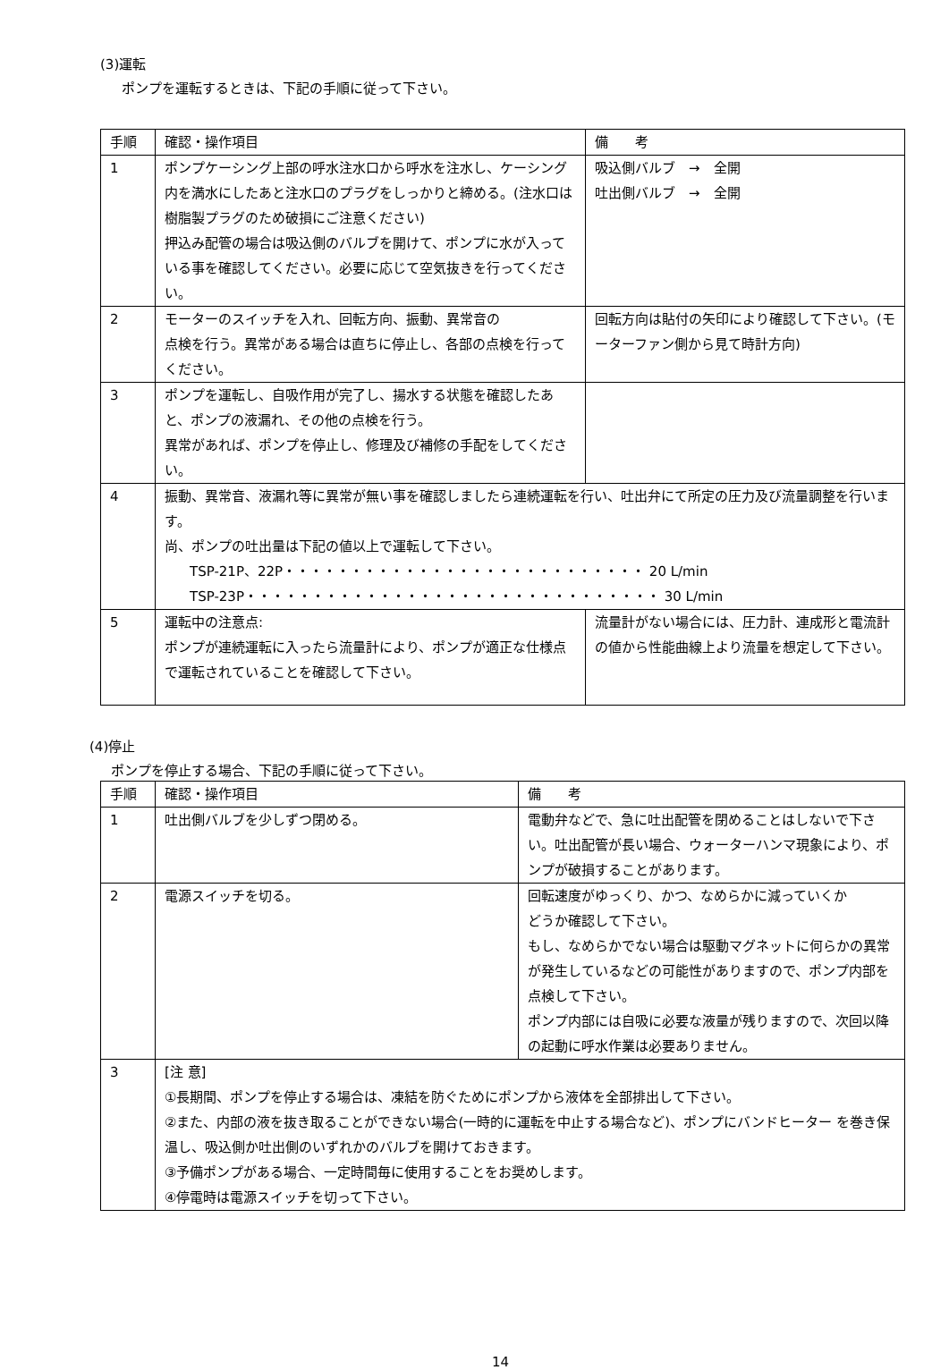(3)運転
ポンプを運転するときは、下記の手順に従って下さい。
| 手順 | 確認・操作項目 | 備 考 |
| --- | --- | --- |
| 1 | ポンプケーシング上部の呼水注水口から呼水を注水し、ケーシング内を満水にしたあと注水口のプラグをしっかりと締める。(注水口は樹脂製プラグのため破損にご注意ください) 押込み配管の場合は吸込側のバルブを開けて、ポンプに水が入っている事を確認してください。必要に応じて空気抜きを行ってください。 | 吸込側バルブ → 全開 吐出側バルブ → 全開 |
| 2 | モーターのスイッチを入れ、回転方向、振動、異常音の 点検を行う。異常がある場合は直ちに停止し、各部の点検を行ってください。 | 回転方向は貼付の矢印により確認して下さい。(モーターファン側から見て時計方向) |
| 3 | ポンプを運転し、自吸作用が完了し、揚水する状態を確認したあと、ポンプの液漏れ、その他の点検を行う。 異常があれば、ポンプを停止し、修理及び補修の手配をしてください。 | |
| 4 | 振動、異常音、液漏れ等に異常が無い事を確認しましたら連続運転を行い、吐出弁にて所定の圧力及び流量調整を行います。 尚、ポンプの吐出量は下記の値以上で運転して下さい。 TSP-21P、22P・・・・・・・・・・・・・・・・・・・・・・・・・・・ 20 L/min TSP-23P・・・・・・・・・・・・・・・・・・・・・・・・・・・・・・・ 30 L/min | |
| 5 | 運転中の注意点: ポンプが連続運転に入ったら流量計により、ポンプが適正な仕様点で運転されていることを確認して下さい。 | 流量計がない場合には、圧力計、連成形と電流計の値から性能曲線上より流量を想定して下さい。 |
(4)停止
ポンプを停止する場合、下記の手順に従って下さい。
| 手順 | 確認・操作項目 | 備 考 |
| --- | --- | --- |
| 1 | 吐出側バルブを少しずつ閉める。 | 電動弁などで、急に吐出配管を閉めることはしないで下さい。吐出配管が長い場合、ウォーターハンマ現象により、ポンプが破損することがあります。 |
| 2 | 電源スイッチを切る。 | 回転速度がゆっくり、かつ、なめらかに減っていくか どうか確認して下さい。 もし、なめらかでない場合は駆動マグネットに何らかの異常が発生しているなどの可能性がありますので、ポンプ内部を点検して下さい。 ポンプ内部には自吸に必要な液量が残りますので、次回以降の起動に呼水作業は必要ありません。 |
| 3 | [注 意] ①長期間、ポンプを停止する場合は、凍結を防ぐためにポンプから液体を全部排出して下さい。 ②また、内部の液を抜き取ることができない場合(一時的に運転を中止する場合など)、ポンプにバンドヒーター を巻き保温し、吸込側か吐出側のいずれかのバルブを開けておきます。 ③予備ポンプがある場合、一定時間毎に使用することをお奨めします。 ④停電時は電源スイッチを切って下さい。 | |
14